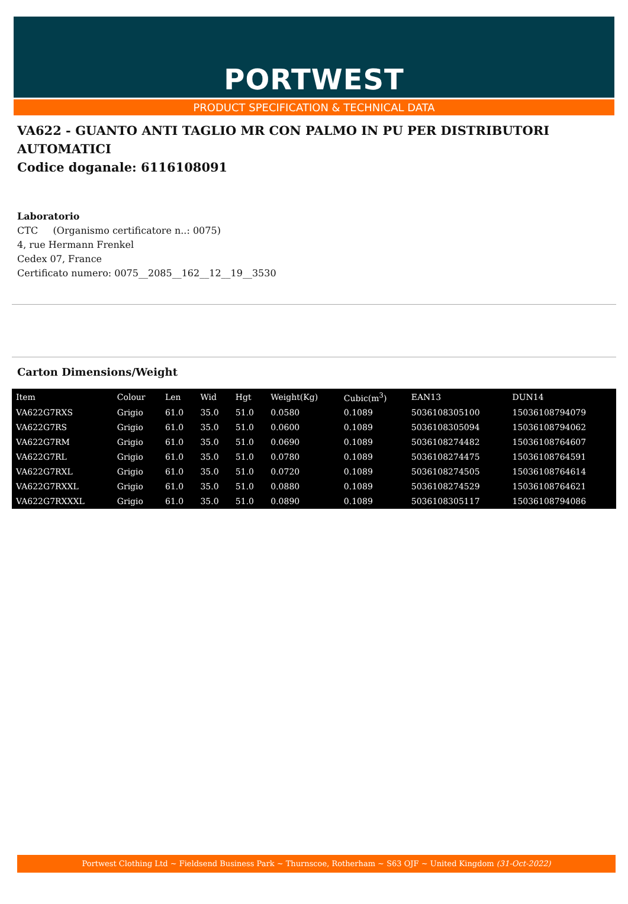PORTWEST
PRODUCT SPECIFICATION & TECHNICAL DATA
VA622 - GUANTO ANTI TAGLIO MR CON PALMO IN PU PER DISTRIBUTORI AUTOMATICI
Codice doganale: 6116108091
Laboratorio
CTC (Organismo certificatore n..: 0075)
4, rue Hermann Frenkel
Cedex 07, France
Certificato numero: 0075__2085__162__12__19__3530
Carton Dimensions/Weight
| Item | Colour | Len | Wid | Hgt | Weight(Kg) | Cubic(m<sup>3</sup>) | EAN13 | DUN14 |
| --- | --- | --- | --- | --- | --- | --- | --- | --- |
| VA622G7RXS | Grigio | 61.0 | 35.0 | 51.0 | 0.0580 | 0.1089 | 5036108305100 | 15036108794079 |
| VA622G7RS | Grigio | 61.0 | 35.0 | 51.0 | 0.0600 | 0.1089 | 5036108305094 | 15036108794062 |
| VA622G7RM | Grigio | 61.0 | 35.0 | 51.0 | 0.0690 | 0.1089 | 5036108274482 | 15036108764607 |
| VA622G7RL | Grigio | 61.0 | 35.0 | 51.0 | 0.0780 | 0.1089 | 5036108274475 | 15036108764591 |
| VA622G7RXL | Grigio | 61.0 | 35.0 | 51.0 | 0.0720 | 0.1089 | 5036108274505 | 15036108764614 |
| VA622G7RXXL | Grigio | 61.0 | 35.0 | 51.0 | 0.0880 | 0.1089 | 5036108274529 | 15036108764621 |
| VA622G7RXXXL | Grigio | 61.0 | 35.0 | 51.0 | 0.0890 | 0.1089 | 5036108305117 | 15036108794086 |
Portwest Clothing Ltd ~ Fieldsend Business Park ~ Thurnscoe, Rotherham ~ S63 OJF ~ United Kingdom (31-Oct-2022)